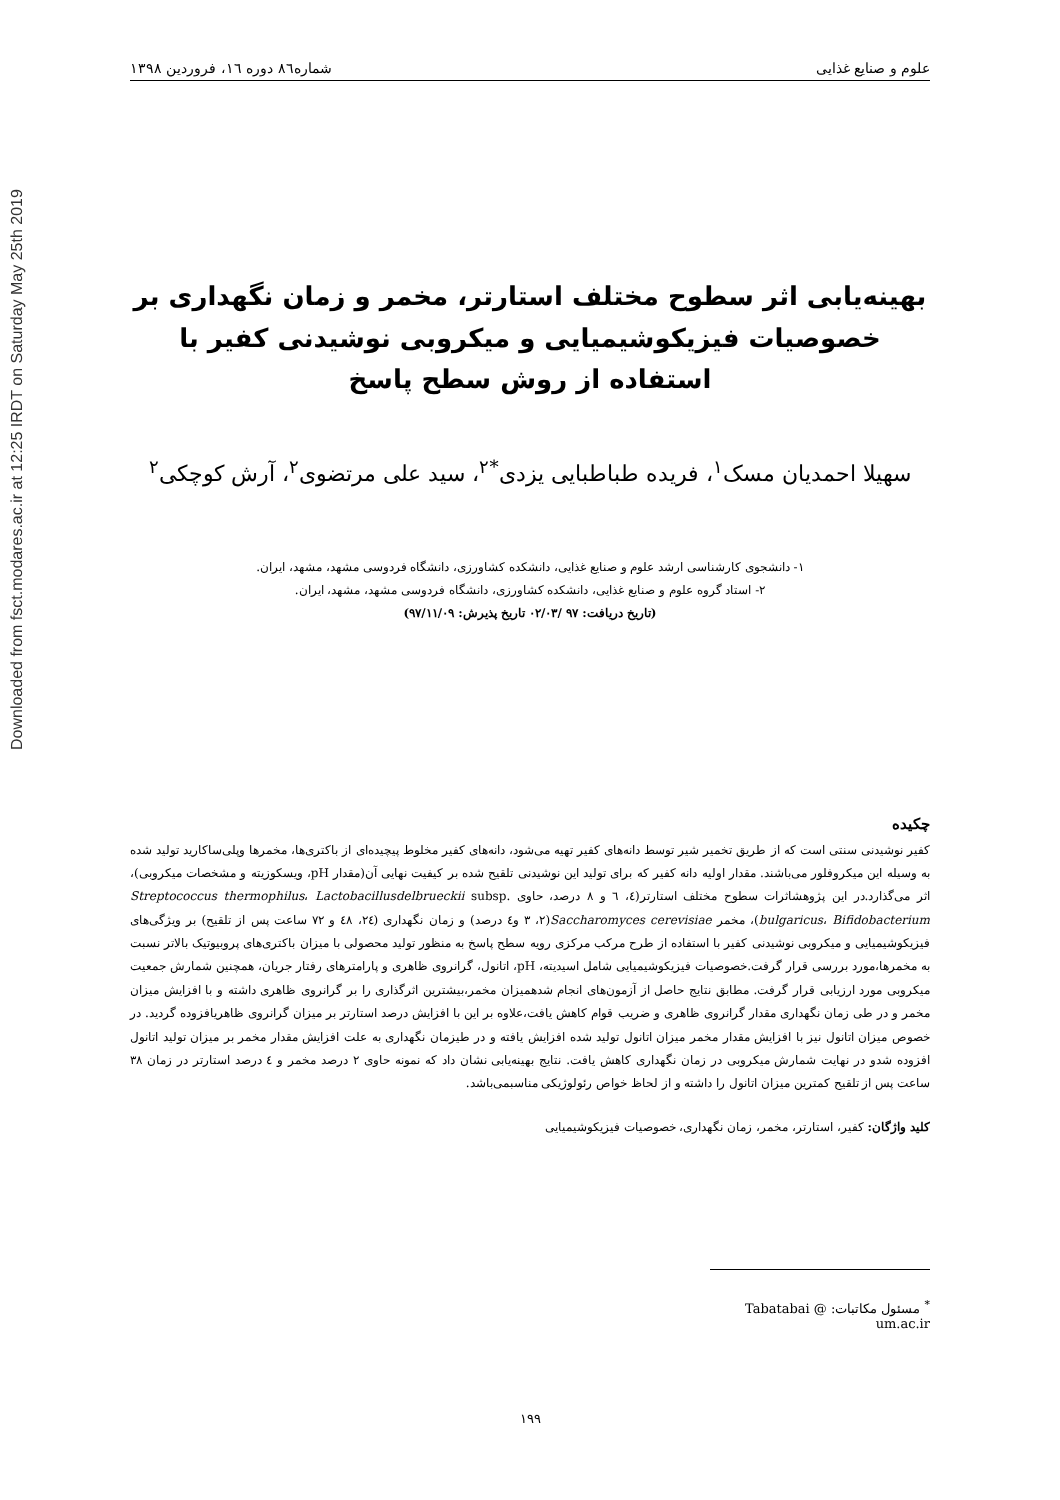Downloaded from fsct.modares.ac.ir at 12:25 IRDT on Saturday May 25th 2019
علوم و صنایع غذایی شماره۸٦ دوره ۱٦، فروردین ۱۳۹۸
بهینه‌یابی اثر سطوح مختلف استارتر، مخمر و زمان نگهداری بر خصوصیات فیزیکوشیمیایی و میکروبی نوشیدنی کفیر با استفاده از روش سطح پاسخ
سهیلا احمدیان مسک<sup>۱</sup>، فریده طباطبایی یزدی<sup>*۲</sup>، سید علی مرتضوی<sup>۲</sup>، آرش کوچکی<sup>۲</sup>
۱- دانشجوی کارشناسی ارشد علوم و صنایع غذایی، دانشکده کشاورزی، دانشگاه فردوسی مشهد، مشهد، ایران.
۲- استاد گروه علوم و صنایع غذایی، دانشکده کشاورزی، دانشگاه فردوسی مشهد، مشهد، ایران.
(تاریخ دریافت: ۹۷ /۰۲/۰۳ تاریخ پذیرش: ۹۷/۱۱/۰۹)
چکیده
کفیر نوشیدنی سنتی است که از طریق تخمیر شیر توسط دانه‌های کفیر تهیه می‌شود، دانه‌های کفیر مخلوط پیچیده‌ای از باکتری‌ها، مخمرها وپلی‌ساکارید تولید شده به وسیله این میکروفلور می‌باشند. مقدار اولیه دانه کفیر که برای تولید این نوشیدنی تلقیح شده بر کیفیت نهایی آن(مقدار pH، ویسکوزیته و مشخصات میکروبی)، اثر می‌گذارد.در این پژوهشاثرات سطوح مختلف استارتر(٤، ٦ و ٨ درصد، حاوی Streptococcus thermophilus، Lactobacillusdelbrueckii subsp. bulgaricus، Bifidobacterium)، مخمر Saccharomyces cerevisiae(٢، ٣ و٤ درصد) و زمان نگهداری (٢٤، ٤٨ و ٧٢ ساعت پس از تلقیح) بر ویژگی‌های فیزیکوشیمیایی و میکروبی نوشیدنی کفیر با استفاده از طرح مرکب مرکزی رویه سطح پاسخ به منظور تولید محصولی با میزان باکتری‌های پروبیوتیک بالاتر نسبت به مخمرها،مورد بررسی قرار گرفت.خصوصیات فیزیکوشیمیایی شامل اسیدیته، pH، اتانول، گرانروی ظاهری و پارامترهای رفتار جریان، همچنین شمارش جمعیت میکروبی مورد ارزیابی قرار گرفت. مطابق نتایج حاصل از آزمون‌های انجام شدهمیزان مخمر،بیشترین اثرگذاری را بر گرانروی ظاهری داشته و با افزایش میزان مخمر و در طی زمان نگهداری مقدار گرانروی ظاهری و ضریب قوام کاهش یافت،علاوه بر این با افزایش درصد استارتر بر میزان گرانروی ظاهریافزوده گردید. در خصوص میزان اتانول نیز با افزایش مقدار مخمر میزان اتانول تولید شده افزایش یافته و در طیزمان نگهداری به علت افزایش مقدار مخمر بر میزان تولید اتانول افزوده شدو در نهایت شمارش میکروبی در زمان نگهداری کاهش یافت. نتایج بهینه‌یابی نشان داد که نمونه حاوی ٢ درصد مخمر و ٤ درصد استارتر در زمان ٣٨ ساعت پس از تلقیح کمترین میزان اتانول را داشته و از لحاظ خواص رئولوژیکی مناسبمی‌باشد.
کلید واژگان: کفیر، استارتر، مخمر، زمان نگهداری، خصوصیات فیزیکوشیمیایی
<sup>*</sup> مسئول مکاتبات: Tabatabai @ um.ac.ir
۱۹۹